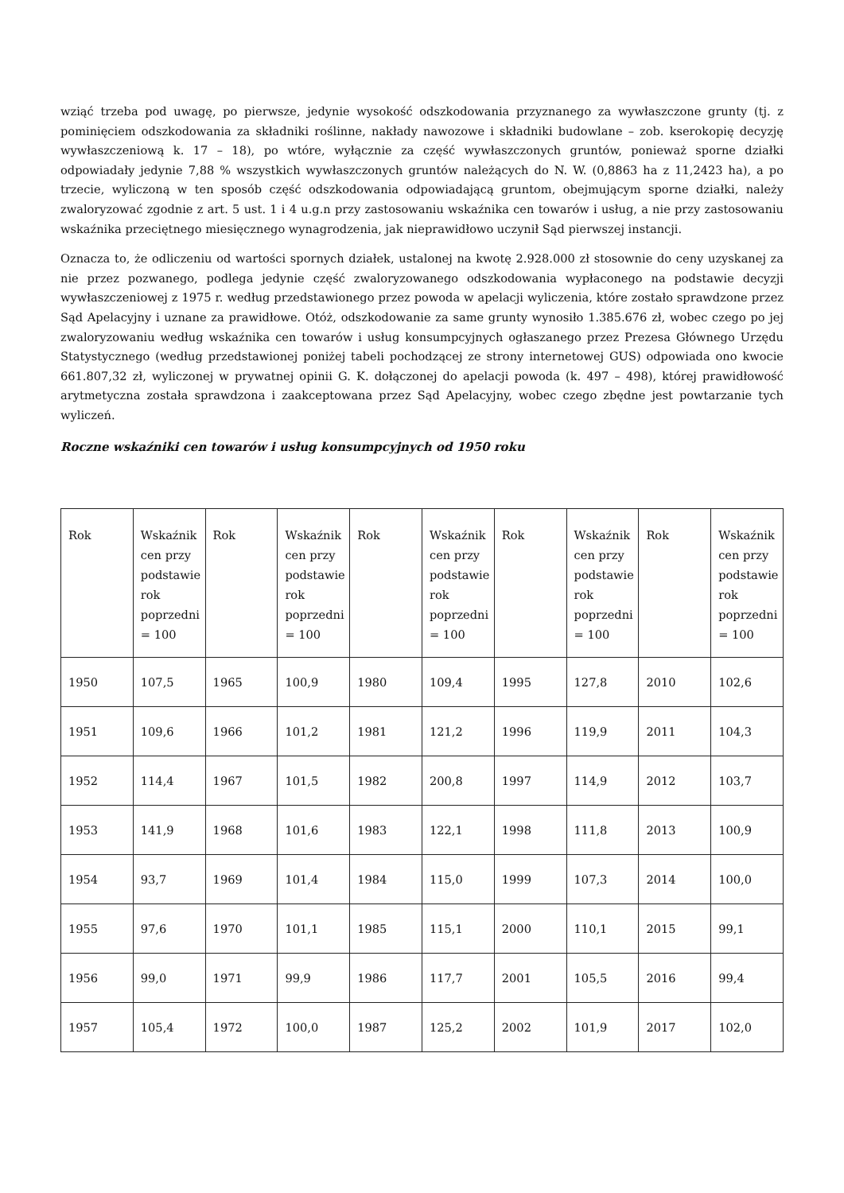wziąć trzeba pod uwagę, po pierwsze, jedynie wysokość odszkodowania przyznanego za wywłaszczone grunty (tj. z pominięciem odszkodowania za składniki roślinne, nakłady nawozowe i składniki budowlane – zob. kserokopię decyzję wywłaszczeniową k. 17 – 18), po wtóre, wyłącznie za część wywłaszczonych gruntów, ponieważ sporne działki odpowiadały jedynie 7,88 % wszystkich wywłaszczonych gruntów należących do N. W. (0,8863 ha z 11,2423 ha), a po trzecie, wyliczoną w ten sposób część odszkodowania odpowiadającą gruntom, obejmującym sporne działki, należy zwaloryzować zgodnie z art. 5 ust. 1 i 4 u.g.n przy zastosowaniu wskaźnika cen towarów i usług, a nie przy zastosowaniu wskaźnika przeciętnego miesięcznego wynagrodzenia, jak nieprawidłowo uczynił Sąd pierwszej instancji.
Oznacza to, że odliczeniu od wartości spornych działek, ustalonej na kwotę 2.928.000 zł stosownie do ceny uzyskanej za nie przez pozwanego, podlega jedynie część zwaloryzowanego odszkodowania wypłaconego na podstawie decyzji wywłaszczeniowej z 1975 r. według przedstawionego przez powoda w apelacji wyliczenia, które zostało sprawdzone przez Sąd Apelacyjny i uznane za prawidłowe. Otóż, odszkodowanie za same grunty wynosiło 1.385.676 zł, wobec czego po jej zwaloryzowaniu według wskaźnika cen towarów i usług konsumpcyjnych ogłaszanego przez Prezesa Głównego Urzędu Statystycznego (według przedstawionej poniżej tabeli pochodzącej ze strony internetowej GUS) odpowiada ono kwocie 661.807,32 zł, wyliczonej w prywatnej opinii G. K. dołączonej do apelacji powoda (k. 497 – 498), której prawidłowość arytmetyczna została sprawdzona i zaakceptowana przez Sąd Apelacyjny, wobec czego zbędne jest powtarzanie tych wyliczeń.
Roczne wskaźniki cen towarów i usług konsumpcyjnych od 1950 roku
| Rok | Wskaźnik cen przy podstawie rok poprzedni = 100 | Rok | Wskaźnik cen przy podstawie rok poprzedni = 100 | Rok | Wskaźnik cen przy podstawie rok poprzedni = 100 | Rok | Wskaźnik cen przy podstawie rok poprzedni = 100 | Rok | Wskaźnik cen przy podstawie rok poprzedni = 100 |
| 1950 | 107,5 | 1965 | 100,9 | 1980 | 109,4 | 1995 | 127,8 | 2010 | 102,6 |
| 1951 | 109,6 | 1966 | 101,2 | 1981 | 121,2 | 1996 | 119,9 | 2011 | 104,3 |
| 1952 | 114,4 | 1967 | 101,5 | 1982 | 200,8 | 1997 | 114,9 | 2012 | 103,7 |
| 1953 | 141,9 | 1968 | 101,6 | 1983 | 122,1 | 1998 | 111,8 | 2013 | 100,9 |
| 1954 | 93,7 | 1969 | 101,4 | 1984 | 115,0 | 1999 | 107,3 | 2014 | 100,0 |
| 1955 | 97,6 | 1970 | 101,1 | 1985 | 115,1 | 2000 | 110,1 | 2015 | 99,1 |
| 1956 | 99,0 | 1971 | 99,9 | 1986 | 117,7 | 2001 | 105,5 | 2016 | 99,4 |
| 1957 | 105,4 | 1972 | 100,0 | 1987 | 125,2 | 2002 | 101,9 | 2017 | 102,0 |